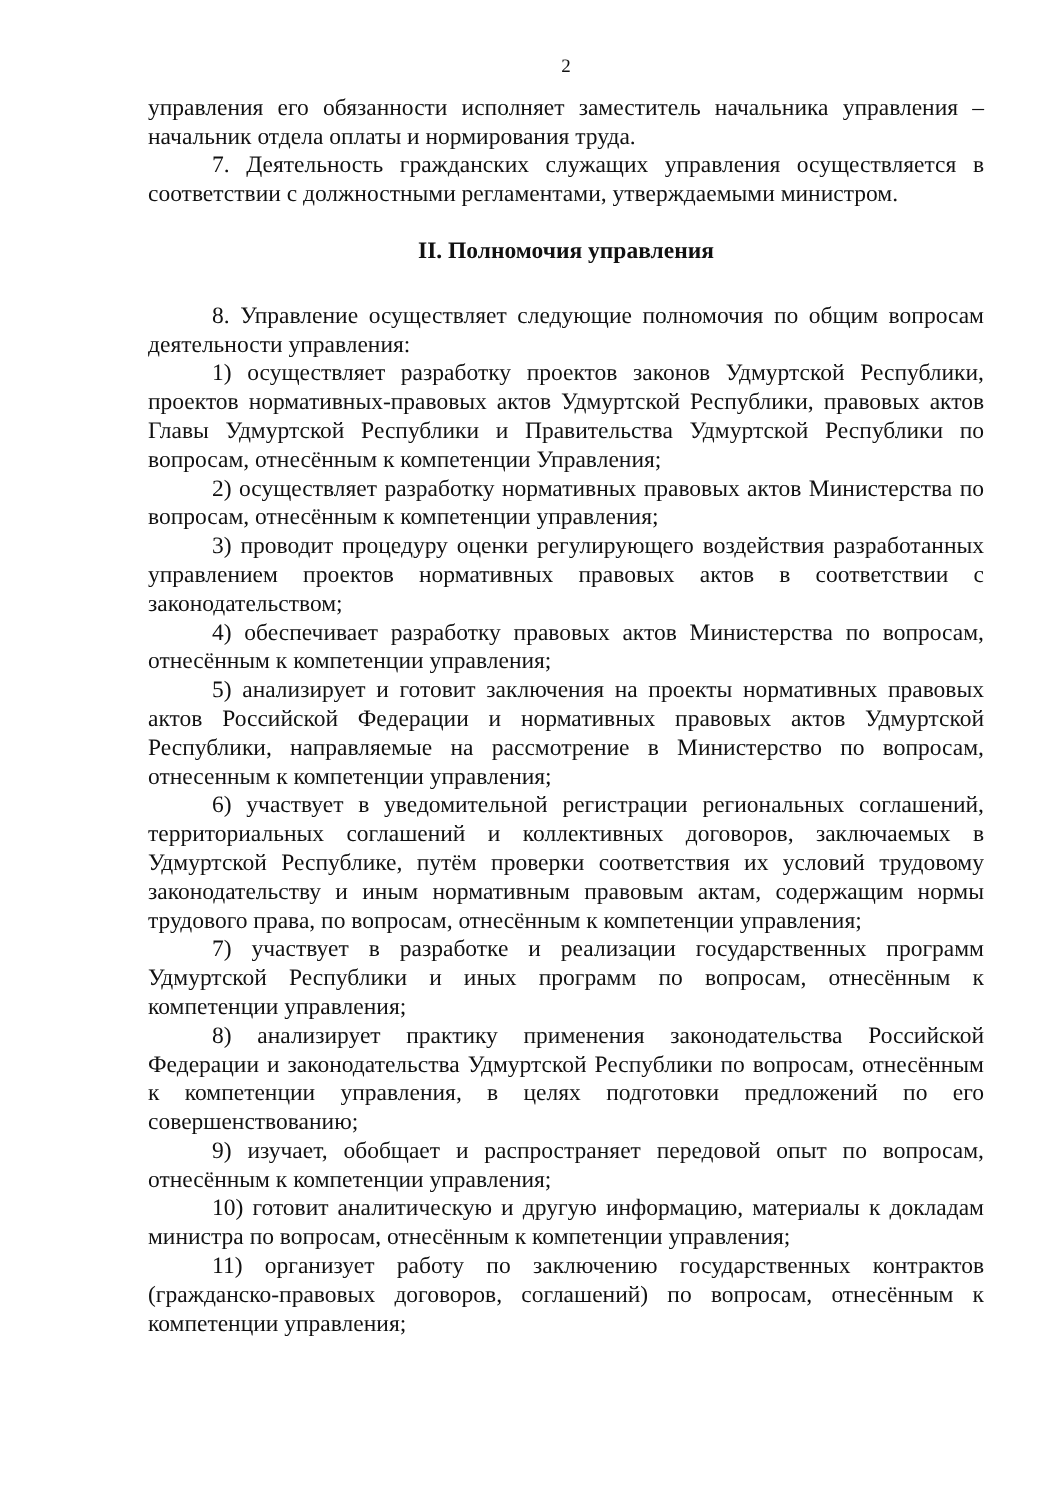2
управления его обязанности исполняет заместитель начальника управления – начальник отдела оплаты и нормирования труда.
7. Деятельность гражданских служащих управления осуществляется в соответствии с должностными регламентами, утверждаемыми министром.
II. Полномочия управления
8. Управление осуществляет следующие полномочия по общим вопросам деятельности управления:
1) осуществляет разработку проектов законов Удмуртской Республики, проектов нормативных-правовых актов Удмуртской Республики, правовых актов Главы Удмуртской Республики и Правительства Удмуртской Республики по вопросам, отнесённым к компетенции Управления;
2) осуществляет разработку нормативных правовых актов Министерства по вопросам, отнесённым к компетенции управления;
3) проводит процедуру оценки регулирующего воздействия разработанных управлением проектов нормативных правовых актов в соответствии с законодательством;
4) обеспечивает разработку правовых актов Министерства по вопросам, отнесённым к компетенции управления;
5) анализирует и готовит заключения на проекты нормативных правовых актов Российской Федерации и нормативных правовых актов Удмуртской Республики, направляемые на рассмотрение в Министерство по вопросам, отнесенным к компетенции управления;
6) участвует в уведомительной регистрации региональных соглашений, территориальных соглашений и коллективных договоров, заключаемых в Удмуртской Республике, путём проверки соответствия их условий трудовому законодательству и иным нормативным правовым актам, содержащим нормы трудового права, по вопросам, отнесённым к компетенции управления;
7) участвует в разработке и реализации государственных программ Удмуртской Республики и иных программ по вопросам, отнесённым к компетенции управления;
8) анализирует практику применения законодательства Российской Федерации и законодательства Удмуртской Республики по вопросам, отнесённым к компетенции управления, в целях подготовки предложений по его совершенствованию;
9) изучает, обобщает и распространяет передовой опыт по вопросам, отнесённым к компетенции управления;
10) готовит аналитическую и другую информацию, материалы к докладам министра по вопросам, отнесённым к компетенции управления;
11) организует работу по заключению государственных контрактов (гражданско-правовых договоров, соглашений) по вопросам, отнесённым к компетенции управления;